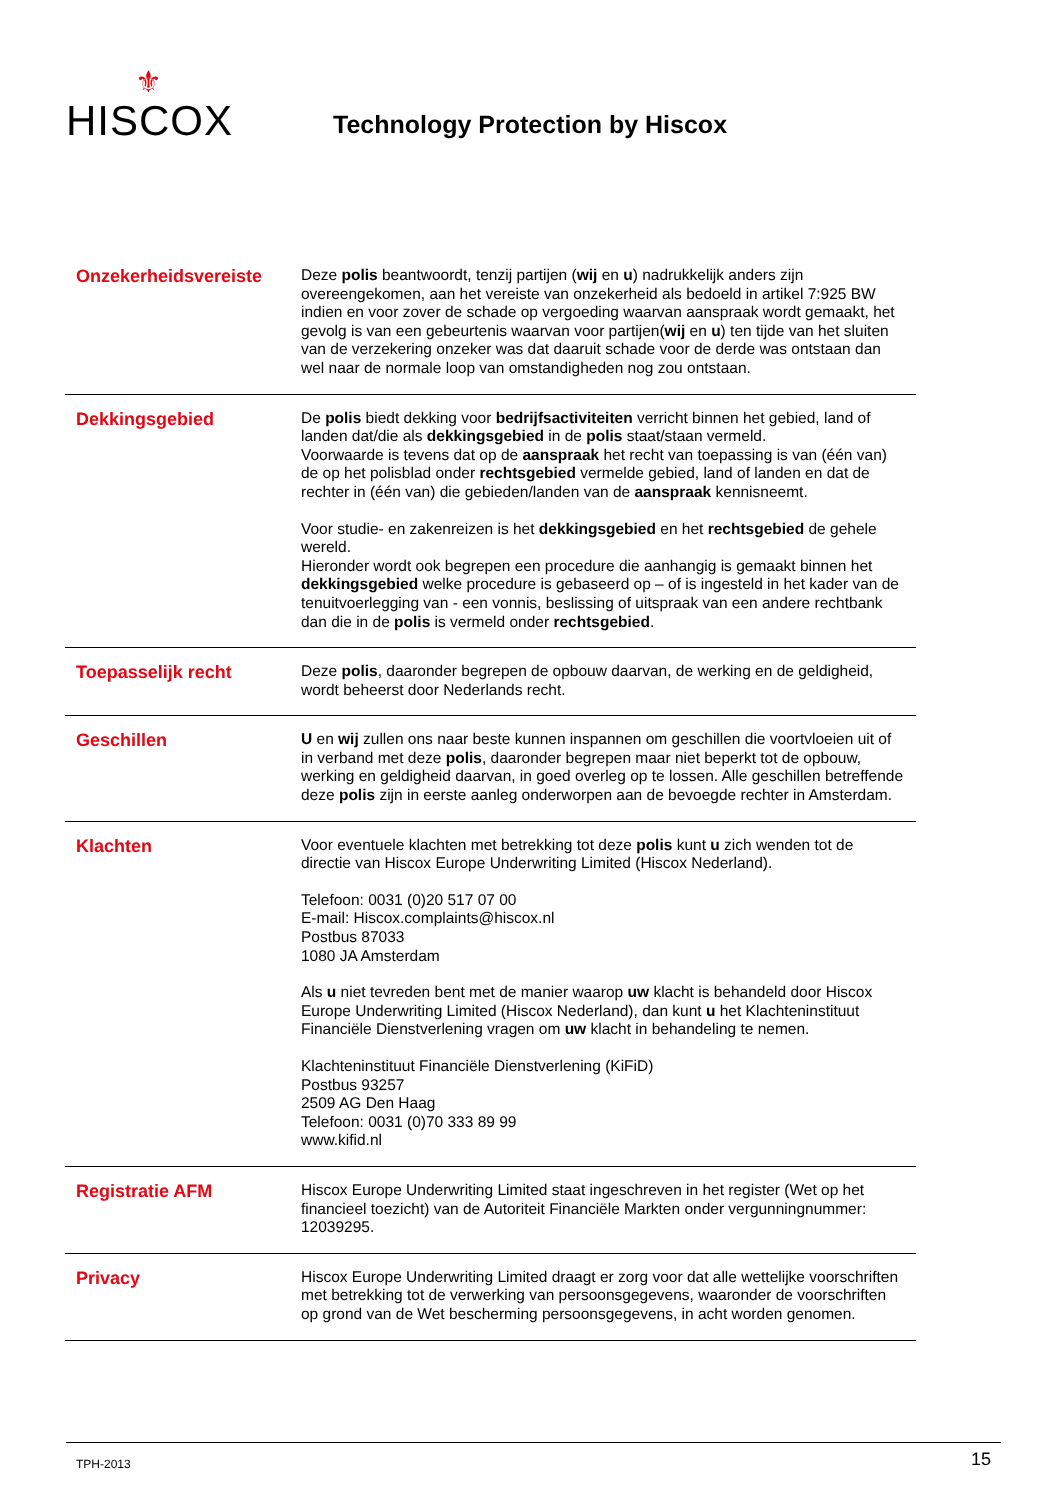⚜
HISCOX
Technology Protection by Hiscox
Onzekerheidsvereiste
Deze polis beantwoordt, tenzij partijen (wij en u) nadrukkelijk anders zijn overeengekomen, aan het vereiste van onzekerheid als bedoeld in artikel 7:925 BW indien en voor zover de schade op vergoeding waarvan aanspraak wordt gemaakt, het gevolg is van een gebeurtenis waarvan voor partijen(wij en u) ten tijde van het sluiten van de verzekering onzeker was dat daaruit schade voor de derde was ontstaan dan wel naar de normale loop van omstandigheden nog zou ontstaan.
Dekkingsgebied
De polis biedt dekking voor bedrijfsactiviteiten verricht binnen het gebied, land of landen dat/die als dekkingsgebied in de polis staat/staan vermeld.
Voorwaarde is tevens dat op de aanspraak het recht van toepassing is van (één van) de op het polisblad onder rechtsgebied vermelde gebied, land of landen en dat de rechter in (één van) die gebieden/landen van de aanspraak kennisneemt.
Voor studie- en zakenreizen is het dekkingsgebied en het rechtsgebied de gehele wereld.
Hieronder wordt ook begrepen een procedure die aanhangig is gemaakt binnen het dekkingsgebied welke procedure is gebaseerd op – of is ingesteld in het kader van de tenuitvoerlegging van - een vonnis, beslissing of uitspraak van een andere rechtbank dan die in de polis is vermeld onder rechtsgebied.
Toepasselijk recht
Deze polis, daaronder begrepen de opbouw daarvan, de werking en de geldigheid, wordt beheerst door Nederlands recht.
Geschillen
U en wij zullen ons naar beste kunnen inspannen om geschillen die voortvloeien uit of in verband met deze polis, daaronder begrepen maar niet beperkt tot de opbouw, werking en geldigheid daarvan, in goed overleg op te lossen. Alle geschillen betreffende deze polis zijn in eerste aanleg onderworpen aan de bevoegde rechter in Amsterdam.
Klachten
Voor eventuele klachten met betrekking tot deze polis kunt u zich wenden tot de directie van Hiscox Europe Underwriting Limited (Hiscox Nederland).
Telefoon: 0031 (0)20 517 07 00
E-mail: Hiscox.complaints@hiscox.nl
Postbus 87033
1080 JA Amsterdam
Als u niet tevreden bent met de manier waarop uw klacht is behandeld door Hiscox Europe Underwriting Limited (Hiscox Nederland), dan kunt u het Klachteninstituut Financiële Dienstverlening vragen om uw klacht in behandeling te nemen.
Klachteninstituut Financiële Dienstverlening (KiFiD)
Postbus 93257
2509 AG Den Haag
Telefoon: 0031 (0)70 333 89 99
www.kifid.nl
Registratie AFM
Hiscox Europe Underwriting Limited staat ingeschreven in het register (Wet op het financieel toezicht) van de Autoriteit Financiële Markten onder vergunningnummer: 12039295.
Privacy
Hiscox Europe Underwriting Limited draagt er zorg voor dat alle wettelijke voorschriften met betrekking tot de verwerking van persoonsgegevens, waaronder de voorschriften op grond van de Wet bescherming persoonsgegevens, in acht worden genomen.
TPH-2013 15